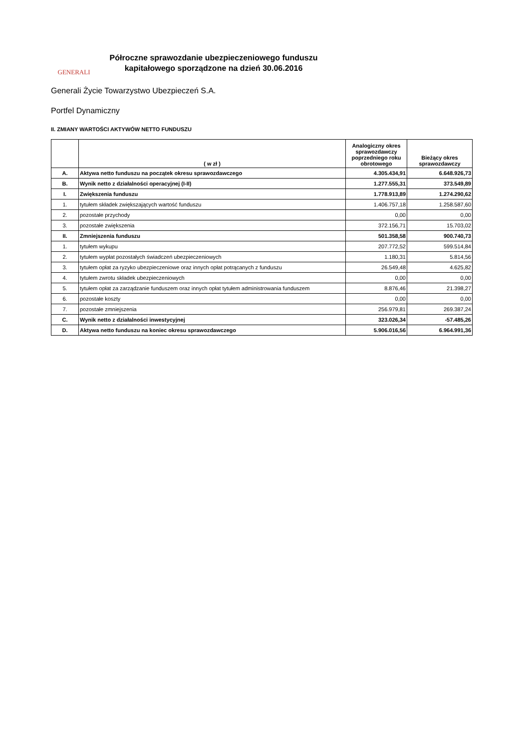GENERALI
Półroczne sprawozdanie ubezpieczeniowego funduszu kapitałowego sporządzone na dzień 30.06.2016
Generali Życie Towarzystwo Ubezpieczeń S.A.
Portfel Dynamiczny
II. ZMIANY WARTOŚCI AKTYWÓW NETTO FUNDUSZU
| | ( w zł ) | Analogiczny okres sprawozdawczy poprzedniego roku obrotowego | Bieżący okres sprawozdawczy |
| --- | --- | --- | --- |
| A. | Aktywa netto funduszu na początek okresu sprawozdawczego | 4.305.434,91 | 6.648.926,73 |
| B. | Wynik netto z działalności operacyjnej (I-II) | 1.277.555,31 | 373.549,89 |
| I. | Zwiększenia funduszu | 1.778.913,89 | 1.274.290,62 |
| 1. | tytułem składek zwiększających wartość funduszu | 1.406.757,18 | 1.258.587,60 |
| 2. | pozostałe przychody | 0,00 | 0,00 |
| 3. | pozostałe zwiększenia | 372.156,71 | 15.703,02 |
| II. | Zmniejszenia funduszu | 501.358,58 | 900.740,73 |
| 1. | tytułem wykupu | 207.772,52 | 599.514,84 |
| 2. | tytułem wypłat pozostałych świadczeń ubezpieczeniowych | 1.180,31 | 5.814,56 |
| 3. | tytułem opłat za ryzyko ubezpieczeniowe oraz innych opłat potrącanych z funduszu | 26.549,48 | 4.625,82 |
| 4. | tytułem zwrotu składek ubezpieczeniowych | 0,00 | 0,00 |
| 5. | tytułem opłat za zarządzanie funduszem oraz innych opłat tytułem administrowania funduszem | 8.876,46 | 21.398,27 |
| 6. | pozostałe koszty | 0,00 | 0,00 |
| 7. | pozostałe zmniejszenia | 256.979,81 | 269.387,24 |
| C. | Wynik netto z działalności inwestycyjnej | 323.026,34 | -57.485,26 |
| D. | Aktywa netto funduszu na koniec okresu sprawozdawczego | 5.906.016,56 | 6.964.991,36 |